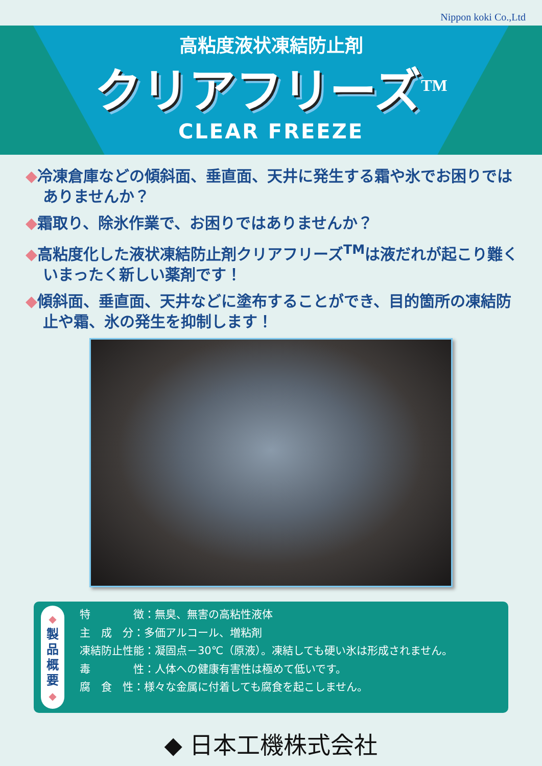Nippon koki Co.,Ltd
高粘度液状凍結防止剤
クリアフリーズ<sup>TM</sup>
CLEAR FREEZE
◆冷凍倉庫などの傾斜面、垂直面、天井に発生する霜や氷でお困りではありませんか？
◆霜取り、除氷作業で、お困りではありませんか？
◆高粘度化した液状凍結防止剤クリアフリーズ<sup>TM</sup>は液だれが起こり難くいまったく新しい薬剤です！
◆傾斜面、垂直面、天井などに塗布することができ、目的箇所の凍結防止や霜、氷の発生を抑制します！
◆
製
品
概
要
◆
特　　　　徴：無臭、無害の高粘性液体
主　成　分：多価アルコール、増粘剤
凍結防止性能：凝固点－30℃（原液）。凍結しても硬い氷は形成されません。
毒　　　　性：人体への健康有害性は極めて低いです。
腐　食　性：様々な金属に付着しても腐食を起こしません。
◆ 日本工機株式会社